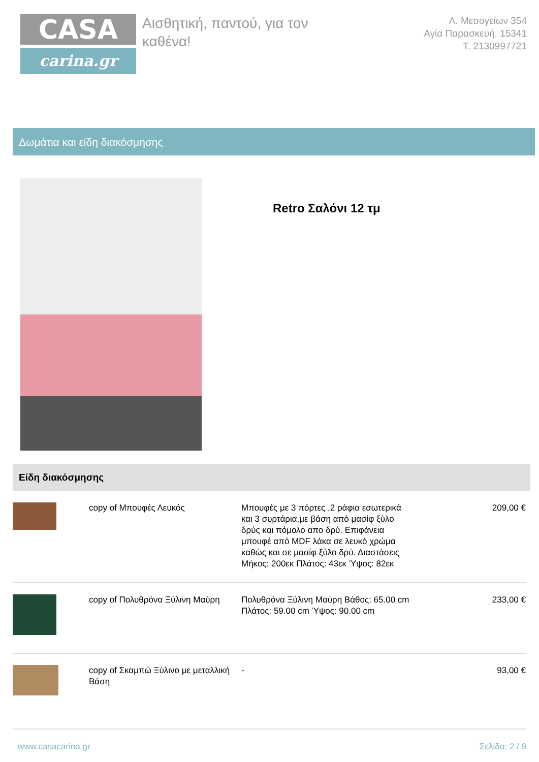CASA
carina.gr
Αισθητική, παντού, για τον καθένα!
Λ. Μεσογείων 354
Αγία Παρασκευή, 15341
Τ. 2130997721
Δωμάτια και είδη διακόσμησης
Retro Σαλόνι 12 τμ
Είδη διακόσμησης
| | copy of Μπουφές Λευκός | Μπουφές με 3 πόρτες ,2 ράφια εσωτερικά και 3 συρτάρια,με βάση από μασίφ ξύλο δρύς και πόμολο απο δρύ. Επιφάνεια μπουφέ από MDF λάκα σε λευκό χρώμα καθώς και σε μασίφ ξύλο δρύ. Διαστάσεις Μήκος: 200εκ Πλάτος: 43εκ Ύψος: 82εκ | 209,00 € |
| | copy of Πολυθρόνα Ξύλινη Μαύρη | Πολυθρόνα Ξύλινη Μαύρη Βάθος: 65.00 cm Πλάτος: 59.00 cm Ύψος: 90.00 cm | 233,00 € |
| | copy of Σκαμπώ Ξύλινο με μεταλλική Βάση | - | 93,00 € |
www.casacarina.gr Σελίδα: 2 / 9